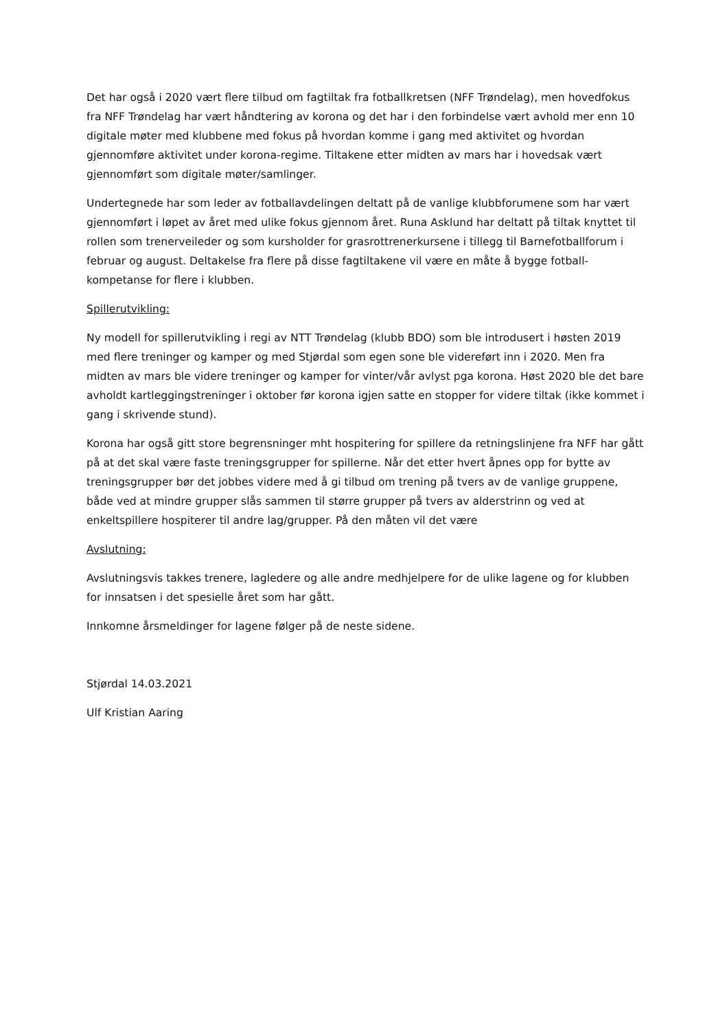Det har også i 2020 vært flere tilbud om fagtiltak fra fotballkretsen (NFF Trøndelag), men hovedfokus fra NFF Trøndelag har vært håndtering av korona og det har i den forbindelse vært avhold mer enn 10 digitale møter med klubbene med fokus på hvordan komme i gang med aktivitet og hvordan gjennomføre aktivitet under korona-regime. Tiltakene etter midten av mars har i hovedsak vært gjennomført som digitale møter/samlinger.
Undertegnede har som leder av fotballavdelingen deltatt på de vanlige klubbforumene som har vært gjennomført i løpet av året med ulike fokus gjennom året. Runa Asklund har deltatt på tiltak knyttet til rollen som trenerveileder og som kursholder for grasrottrenerkursene i tillegg til Barnefotballforum i februar og august. Deltakelse fra flere på disse fagtiltakene vil være en måte å bygge fotball-kompetanse for flere i klubben.
Spillerutvikling:
Ny modell for spillerutvikling i regi av NTT Trøndelag (klubb BDO) som ble introdusert i høsten 2019 med flere treninger og kamper og med Stjørdal som egen sone ble videreført inn i 2020. Men fra midten av mars ble videre treninger og kamper for vinter/vår avlyst pga korona. Høst 2020 ble det bare avholdt kartleggingstreninger i oktober før korona igjen satte en stopper for videre tiltak (ikke kommet i gang i skrivende stund).
Korona har også gitt store begrensninger mht hospitering for spillere da retningslinjene fra NFF har gått på at det skal være faste treningsgrupper for spillerne. Når det etter hvert åpnes opp for bytte av treningsgrupper bør det jobbes videre med å gi tilbud om trening på tvers av de vanlige gruppene, både ved at mindre grupper slås sammen til større grupper på tvers av alderstrinn og ved at enkeltspillere hospiterer til andre lag/grupper. På den måten vil det være
Avslutning:
Avslutningsvis takkes trenere, lagledere og alle andre medhjelpere for de ulike lagene og for klubben for innsatsen i det spesielle året som har gått.
Innkomne årsmeldinger for lagene følger på de neste sidene.
Stjørdal 14.03.2021
Ulf Kristian Aaring